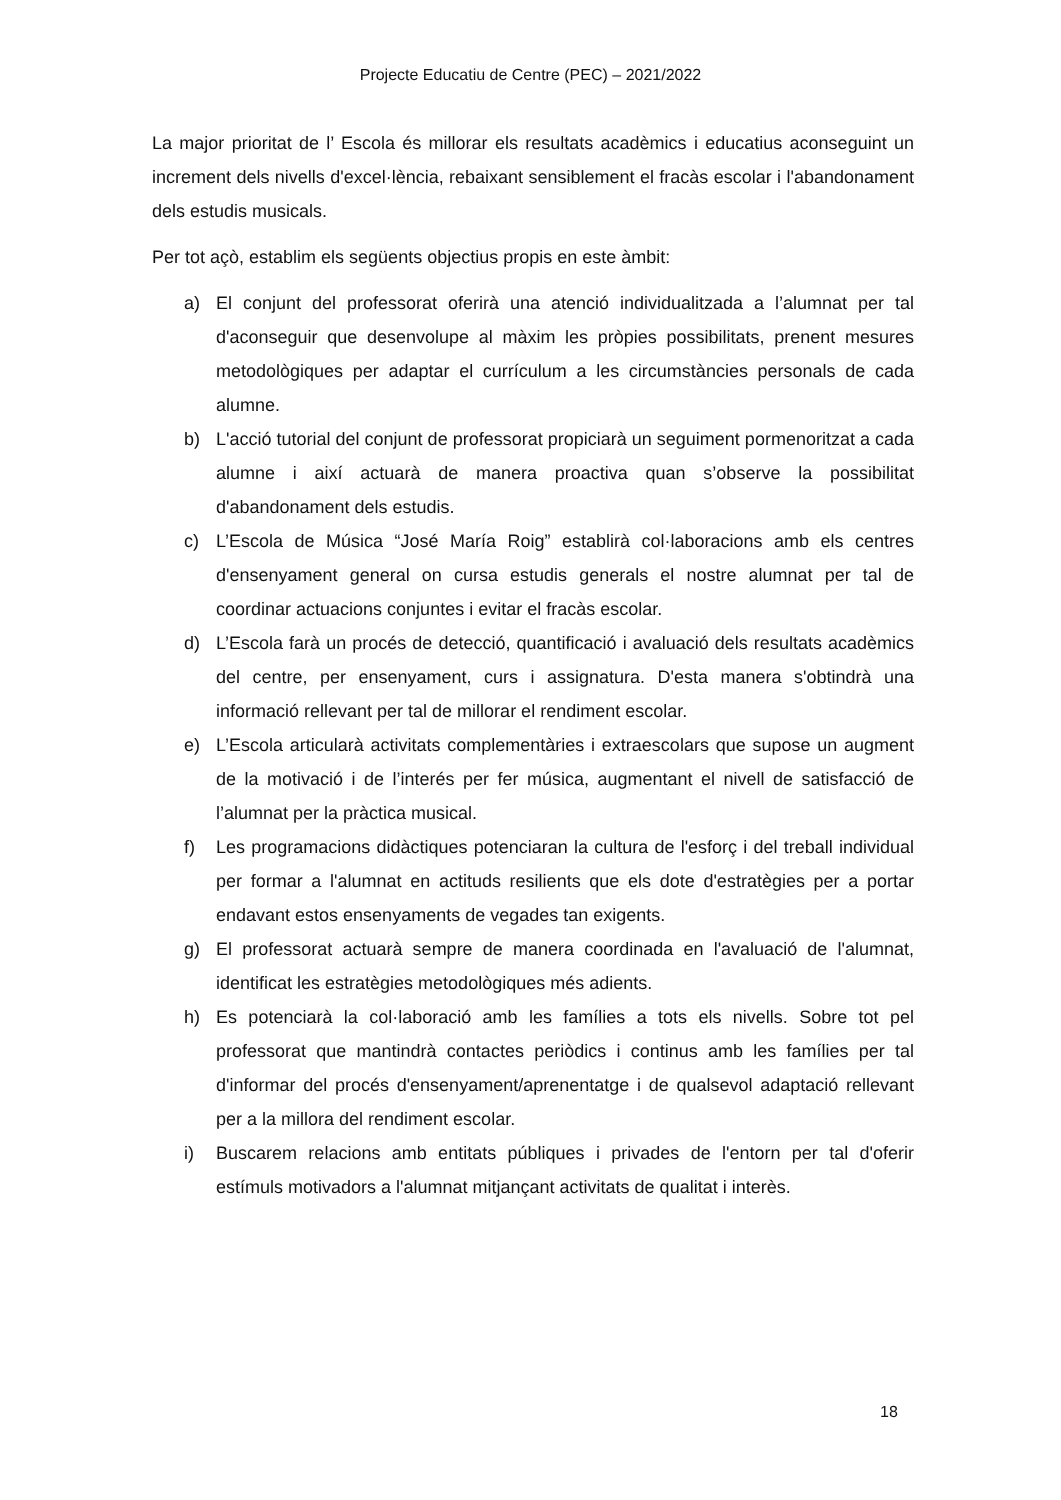Projecte Educatiu de Centre (PEC) – 2021/2022
La major prioritat de l’ Escola és millorar els resultats acadèmics i educatius aconseguint un increment dels nivells d'excel·lència, rebaixant sensiblement el fracàs escolar i l'abandonament dels estudis musicals.
Per tot açò, establim els següents objectius propis en este àmbit:
a) El conjunt del professorat oferirà una atenció individualitzada a l’alumnat per tal d'aconseguir que desenvolupe al màxim les pròpies possibilitats, prenent mesures metodològiques per adaptar el currículum a les circumstàncies personals de cada alumne.
b) L'acció tutorial del conjunt de professorat propiciarà un seguiment pormenoritzat a cada alumne i així actuarà de manera proactiva quan s’observe la possibilitat d'abandonament dels estudis.
c) L’Escola de Música “José María Roig” establirà col·laboracions amb els centres d'ensenyament general on cursa estudis generals el nostre alumnat per tal de coordinar actuacions conjuntes i evitar el fracàs escolar.
d) L’Escola farà un procés de detecció, quantificació i avaluació dels resultats acadèmics del centre, per ensenyament, curs i assignatura. D'esta manera s'obtindrà una informació rellevant per tal de millorar el rendiment escolar.
e) L’Escola articularà activitats complementàries i extraescolars que supose un augment de la motivació i de l’interés per fer música, augmentant el nivell de satisfacció de l’alumnat per la pràctica musical.
f) Les programacions didàctiques potenciaran la cultura de l'esforç i del treball individual per formar a l'alumnat en actituds resilients que els dote d'estratègies per a portar endavant estos ensenyaments de vegades tan exigents.
g) El professorat actuarà sempre de manera coordinada en l'avaluació de l'alumnat, identificat les estratègies metodològiques més adients.
h) Es potenciarà la col·laboració amb les famílies a tots els nivells. Sobre tot pel professorat que mantindrà contactes periòdics i continus amb les famílies per tal d'informar del procés d'ensenyament/aprenentatge i de qualsevol adaptació rellevant per a la millora del rendiment escolar.
i) Buscarem relacions amb entitats públiques i privades de l'entorn per tal d'oferir estímuls motivadors a l'alumnat mitjançant activitats de qualitat i interès.
18